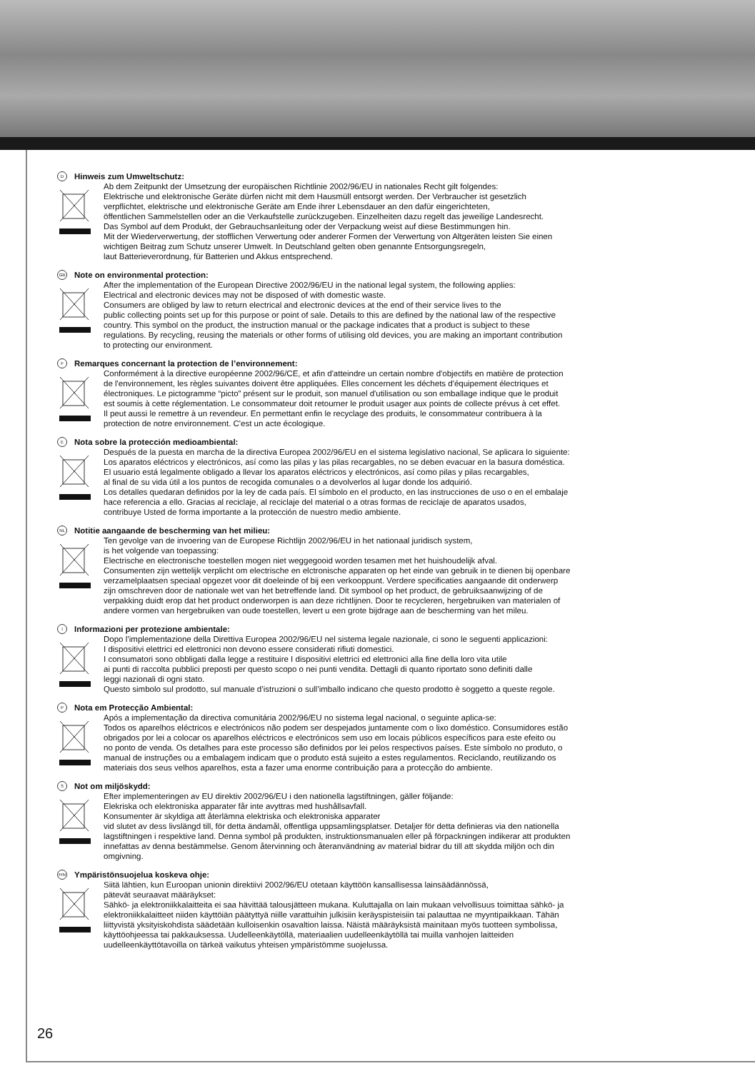D Hinweis zum Umweltschutz:
Ab dem Zeitpunkt der Umsetzung der europäischen Richtlinie 2002/96/EU in nationales Recht gilt folgendes:
Elektrische und elektronische Geräte dürfen nicht mit dem Hausmüll entsorgt werden. Der Verbraucher ist gesetzlich
verpflichtet, elektrische und elektronische Geräte am Ende ihrer Lebensdauer an den dafür eingerichteten,
öffentlichen Sammelstellen oder an die Verkaufstelle zurückzugeben. Einzelheiten dazu regelt das jeweilige Landesrecht.
Das Symbol auf dem Produkt, der Gebrauchsanleitung oder der Verpackung weist auf diese Bestimmungen hin.
Mit der Wiederverwertung, der stofflichen Verwertung oder anderer Formen der Verwertung von Altgeräten leisten Sie einen
wichtigen Beitrag zum Schutz unserer Umwelt. In Deutschland gelten oben genannte Entsorgungsregeln,
laut Batterieverordnung, für Batterien und Akkus entsprechend.
GB Note on environmental protection:
After the implementation of the European Directive 2002/96/EU in the national legal system, the following applies:
Electrical and electronic devices may not be disposed of with domestic waste.
Consumers are obliged by law to return electrical and electronic devices at the end of their service lives to the
public collecting points set up for this purpose or point of sale. Details to this are defined by the national law of the respective
country. This symbol on the product, the instruction manual or the package indicates that a product is subject to these
regulations. By recycling, reusing the materials or other forms of utilising old devices, you are making an important contribution
to protecting our environment.
F Remarques concernant la protection de l’environnement:
Conformément à la directive européenne 2002/96/CE, et afin d'atteindre un certain nombre d'objectifs en matière de protection
de l'environnement, les règles suivantes doivent être appliquées. Elles concernent les déchets d'équipement électriques et
électroniques. Le pictogramme “picto” présent sur le produit, son manuel d'utilisation ou son emballage indique que le produit
est soumis à cette réglementation. Le consommateur doit retourner le produit usager aux points de collecte prévus à cet effet.
Il peut aussi le remettre à un revendeur. En permettant enfin le recyclage des produits, le consommateur contribuera à la
protection de notre environnement. C'est un acte écologique.
E Nota sobre la protección medioambiental:
Después de la puesta en marcha de la directiva Europea 2002/96/EU en el sistema legislativo nacional, Se aplicara lo siguiente:
Los aparatos eléctricos y electrónicos, así como las pilas y las pilas recargables, no se deben evacuar en la basura doméstica.
El usuario está legalmente obligado a llevar los aparatos eléctricos y electrónicos, así como pilas y pilas recargables,
al final de su vida útil a los puntos de recogida comunales o a devolverlos al lugar donde los adquirió.
Los detalles quedaran definidos por la ley de cada país. El símbolo en el producto, en las instrucciones de uso o en el embalaje
hace referencia a ello. Gracias al reciclaje, al reciclaje del material o a otras formas de reciclaje de aparatos usados,
contribuye Usted de forma importante a la protección de nuestro medio ambiente.
NL Notitie aangaande de bescherming van het milieu:
Ten gevolge van de invoering van de Europese Richtlijn 2002/96/EU in het nationaal juridisch system,
is het volgende van toepassing:
Electrische en electronische toestellen mogen niet weggegooid worden tesamen met het huishoudelijk afval.
Consumenten zijn wettelijk verplicht om electrische en elctronische apparaten op het einde van gebruik in te dienen bij openbare
verzamelplaatsen speciaal opgezet voor dit doeleinde of bij een verkooppunt. Verdere specificaties aangaande dit onderwerp
zijn omschreven door de nationale wet van het betreffende land. Dit symbool op het product, de gebruiksaanwijzing of de
verpakking duidt erop dat het product onderworpen is aan deze richtlijnen. Door te recycleren, hergebruiken van materialen of
andere vormen van hergebruiken van oude toestellen, levert u een grote bijdrage aan de bescherming van het mileu.
I Informazioni per protezione ambientale:
Dopo l’implementazione della Direttiva Europea 2002/96/EU nel sistema legale nazionale, ci sono le seguenti applicazioni:
I dispositivi elettrici ed elettronici non devono essere considerati rifiuti domestici.
I consumatori sono obbligati dalla legge a restituire I dispositivi elettrici ed elettronici alla fine della loro vita utile
ai punti di raccolta pubblici preposti per questo scopo o nei punti vendita. Dettagli di quanto riportato sono definiti dalle
leggi nazionali di ogni stato.
Questo simbolo sul prodotto, sul manuale d’istruzioni o sull’imballo indicano che questo prodotto è soggetto a queste regole.
P Nota em Protecção Ambiental:
Após a implementação da directiva comunitária 2002/96/EU no sistema legal nacional, o seguinte aplica-se:
Todos os aparelhos eléctricos e electrónicos não podem ser despejados juntamente com o lixo doméstico. Consumidores estão
obrigados por lei a colocar os aparelhos eléctricos e electrónicos sem uso em locais públicos específicos para este efeito ou
no ponto de venda. Os detalhes para este processo são definidos por lei pelos respectivos países. Este símbolo no produto, o
manual de instruções ou a embalagem indicam que o produto está sujeito a estes regulamentos. Reciclando, reutilizando os
materiais dos seus velhos aparelhos, esta a fazer uma enorme contribuição para a protecção do ambiente.
S Not om miljöskydd:
Efter implementeringen av EU direktiv 2002/96/EU i den nationella lagstiftningen, gäller följande:
Elekriska och elektroniska apparater får inte avyttras med hushållsavfall.
Konsumenter är skyldiga att återlämna elektriska och elektroniska apparater
vid slutet av dess livslängd till, för detta ändamål, offentliga uppsamlingsplatser. Detaljer för detta definieras via den nationella
lagstiftningen i respektive land. Denna symbol på produkten, instruktionsmanualen eller på förpackningen indikerar att produkten
innefattas av denna bestämmelse. Genom återvinning och återanvändning av material bidrar du till att skydda miljön och din
omgivning.
FIN Ympäristönsuojelua koskeva ohje:
Siitä lähtien, kun Euroopan unionin direktiivi 2002/96/EU otetaan käyttöön kansallisessa lainsäädännössä,
pätevät seuraavat määräykset:
Sähkö- ja elektroniikkalaitteita ei saa hävittää talousjätteen mukana. Kuluttajalla on lain mukaan velvollisuus toimittaa sähkö- ja
elektroniikkalaitteet niiden käyttöiän päätyttyä niille varattuihin julkisiin keräyspisteisiin tai palauttaa ne myyntipaikkaan. Tähän
liittyvistä yksityiskohdista säädetään kulloisenkin osavaltion laissa. Näistä määräyksistä mainitaan myös tuotteen symbolissa,
käyttöohjeessa tai pakkauksessa. Uudelleenkäytöllä, materiaalien uudelleenkäytöllä tai muilla vanhojen laitteiden
uudelleenkäyttötavoilla on tärkeä vaikutus yhteisen ympäristömme suojelussa.
26